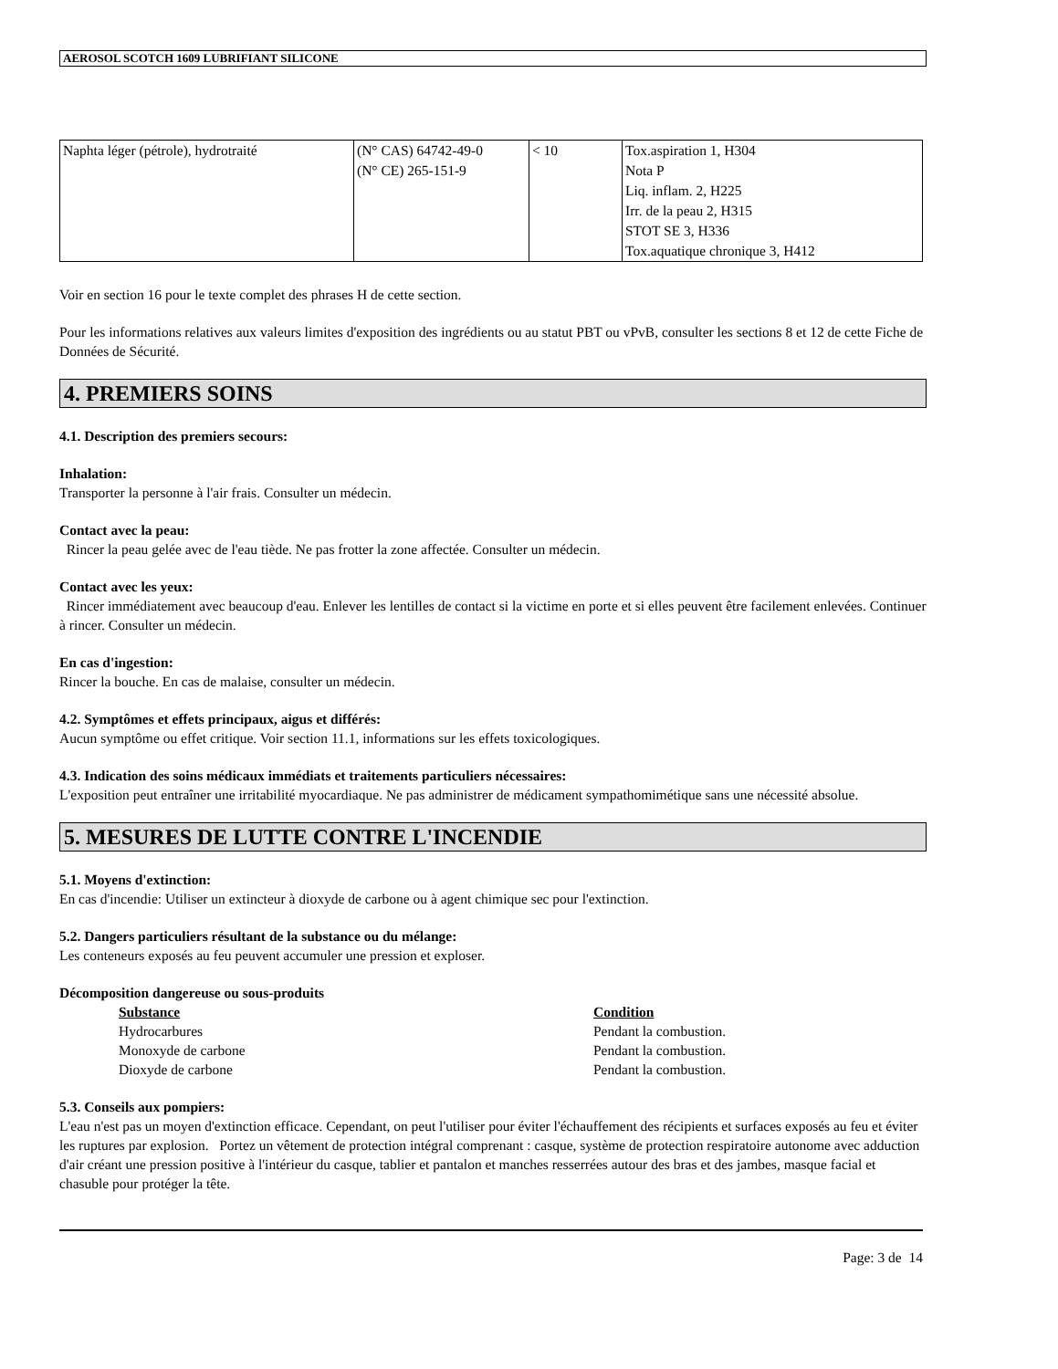AEROSOL SCOTCH 1609 LUBRIFIANT SILICONE
| Naphta léger (pétrole), hydrotraité | (N° CAS) 64742-49-0 (N° CE) 265-151-9 | < 10 | Tox.aspiration 1, H304 Nota P Liq. inflam. 2, H225 Irr. de la peau 2, H315 STOT SE 3, H336 Tox.aquatique chronique 3, H412 |
Voir en section 16 pour le texte complet des phrases H de cette section.
Pour les informations relatives aux valeurs limites d'exposition des ingrédients ou au statut PBT ou vPvB, consulter les sections 8 et 12 de cette Fiche de Données de Sécurité.
4. PREMIERS SOINS
4.1. Description des premiers secours:
Inhalation:
Transporter la personne à l'air frais. Consulter un médecin.
Contact avec la peau:
Rincer la peau gelée avec de l'eau tiède. Ne pas frotter la zone affectée. Consulter un médecin.
Contact avec les yeux:
Rincer immédiatement avec beaucoup d'eau. Enlever les lentilles de contact si la victime en porte et si elles peuvent être facilement enlevées. Continuer à rincer. Consulter un médecin.
En cas d'ingestion:
Rincer la bouche. En cas de malaise, consulter un médecin.
4.2. Symptômes et effets principaux, aigus et différés:
Aucun symptôme ou effet critique. Voir section 11.1, informations sur les effets toxicologiques.
4.3. Indication des soins médicaux immédiats et traitements particuliers nécessaires:
L'exposition peut entraîner une irritabilité myocardiaque. Ne pas administrer de médicament sympathomimétique sans une nécessité absolue.
5. MESURES DE LUTTE CONTRE L'INCENDIE
5.1. Moyens d'extinction:
En cas d'incendie: Utiliser un extincteur à dioxyde de carbone ou à agent chimique sec pour l'extinction.
5.2. Dangers particuliers résultant de la substance ou du mélange:
Les conteneurs exposés au feu peuvent accumuler une pression et exploser.
Décomposition dangereuse ou sous-produits
Substance Condition Hydrocarbures Pendant la combustion. Monoxyde de carbone Pendant la combustion. Dioxyde de carbone Pendant la combustion.
5.3. Conseils aux pompiers:
L'eau n'est pas un moyen d'extinction efficace. Cependant, on peut l'utiliser pour éviter l'échauffement des récipients et surfaces exposés au feu et éviter les ruptures par explosion. Portez un vêtement de protection intégral comprenant : casque, système de protection respiratoire autonome avec adduction d'air créant une pression positive à l'intérieur du casque, tablier et pantalon et manches resserrées autour des bras et des jambes, masque facial et chasuble pour protéger la tête.
Page: 3 de 14